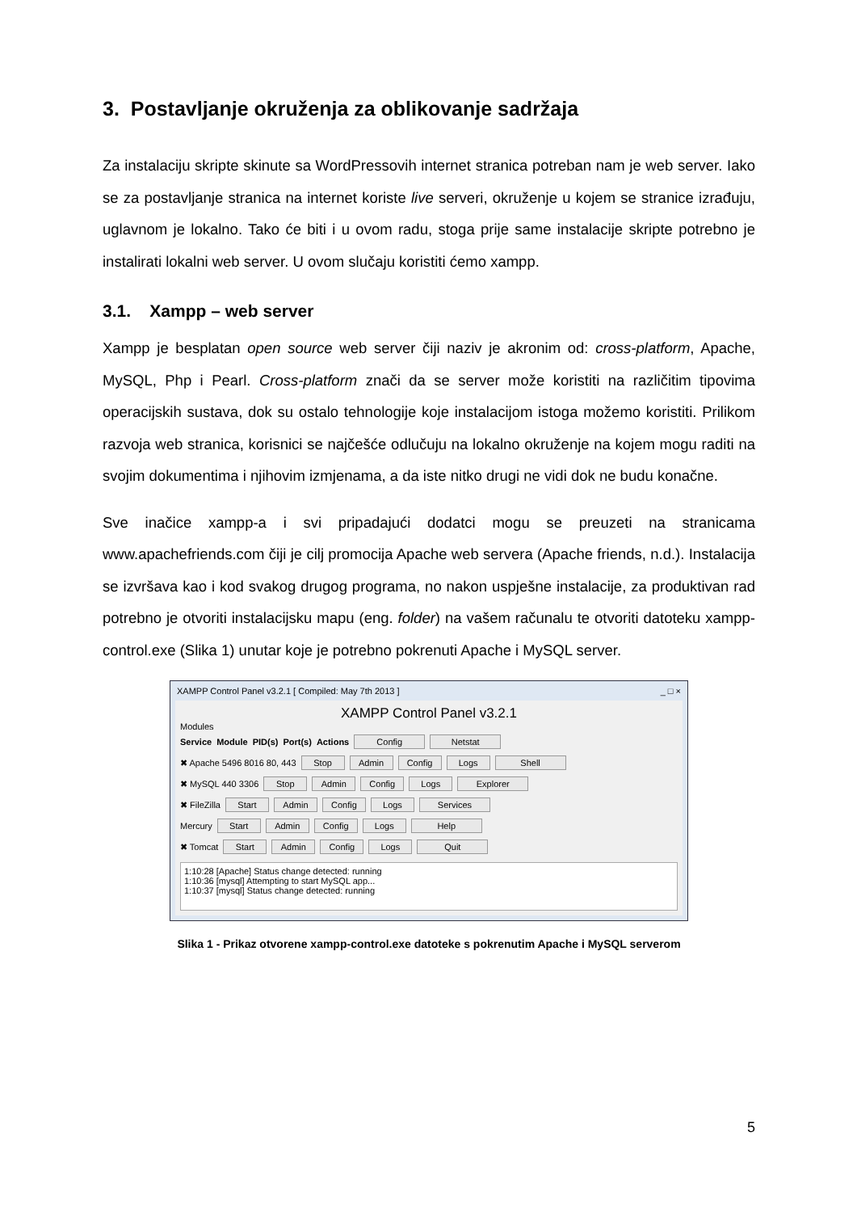3. Postavljanje okruženja za oblikovanje sadržaja
Za instalaciju skripte skinute sa WordPressovih internet stranica potreban nam je web server. Iako se za postavljanje stranica na internet koriste live serveri, okruženje u kojem se stranice izrađuju, uglavnom je lokalno. Tako će biti i u ovom radu, stoga prije same instalacije skripte potrebno je instalirati lokalni web server. U ovom slučaju koristiti ćemo xampp.
3.1. Xampp – web server
Xampp je besplatan open source web server čiji naziv je akronim od: cross-platform, Apache, MySQL, Php i Pearl. Cross-platform znači da se server može koristiti na različitim tipovima operacijskih sustava, dok su ostalo tehnologije koje instalacijom istoga možemo koristiti. Prilikom razvoja web stranica, korisnici se najčešće odlučuju na lokalno okruženje na kojem mogu raditi na svojim dokumentima i njihovim izmjenama, a da iste nitko drugi ne vidi dok ne budu konačne.
Sve inačice xampp-a i svi pripadajući dodatci mogu se preuzeti na stranicama www.apachefriends.com čiji je cilj promocija Apache web servera (Apache friends, n.d.). Instalacija se izvršava kao i kod svakog drugog programa, no nakon uspješne instalacije, za produktivan rad potrebno je otvoriti instalacijsku mapu (eng. folder) na vašem računalu te otvoriti datoteku xampp-control.exe (Slika 1) unutar koje je potrebno pokrenuti Apache i MySQL server.
XAMPP Control Panel v3.2.1 [ Compiled: May 7th 2013 ] _ □ ×
XAMPP Control Panel v3.2.1
Modules
Service Module PID(s) Port(s) Actions Config Netstat
✖ Apache 5496 8016 80, 443 Stop Admin Config Logs Shell
✖ MySQL 440 3306 Stop Admin Config Logs Explorer
✖ FileZilla Start Admin Config Logs Services
Mercury Start Admin Config Logs Help
✖ Tomcat Start Admin Config Logs Quit
1:10:28 [Apache] Status change detected: running
1:10:36 [mysql] Attempting to start MySQL app...
1:10:37 [mysql] Status change detected: running
Slika 1 - Prikaz otvorene xampp-control.exe datoteke s pokrenutim Apache i MySQL serverom
5